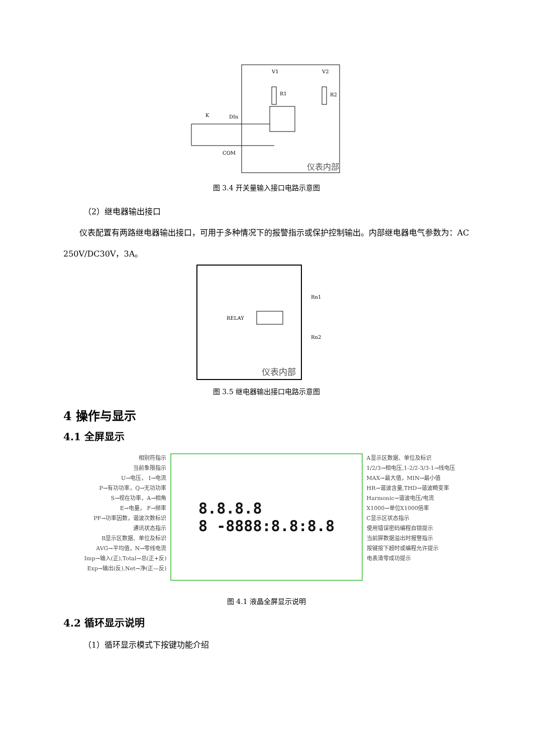V1
V2
R1
R2
K
DIn
COM
仪表内部
图 3.4 开关量输入接口电路示意图
（2）继电器输出接口
仪表配置有两路继电器输出接口，可用于多种情况下的报警指示或保护控制输出。内部继电器电气参数为：AC 250V/DC30V，3A。
RELAY
Rn1
Rn2
仪表内部
图 3.5 继电器输出接口电路示意图
4 操作与显示
4.1 全屏显示
相别符指示
当前象限指示
U→电压， I→电流
P→有功功率，Q→无功功率
S→视在功率，A→相角
E→电量， F→频率
PF→功率因数，谐波次数标识
通讯状态指示
B显示区数据、单位及标识
AVG→平均值，N→零线电流
Imp→输入(正),Total→总(正+反)
Exp→输出(反),Net→净(正—反)
8.8.8.8
8 -8888:8.8:8.8
A显示区数据、单位及标识
1/2/3→相电压,1-2/2-3/3-1→线电压
MAX→最大值，MIN→最小值
HR→谐波含量,THD→谐波畸变率
Harmonic→谐波电压/电流
X1000→单位X1000倍率
C显示区状态指示
使用错误密码编程自锁提示
当前屏数据溢出时报警指示
按键按下超时或编程允许提示
电表清零成功提示
图 4.1 液晶全屏显示说明
4.2 循环显示说明
（1）循环显示模式下按键功能介绍